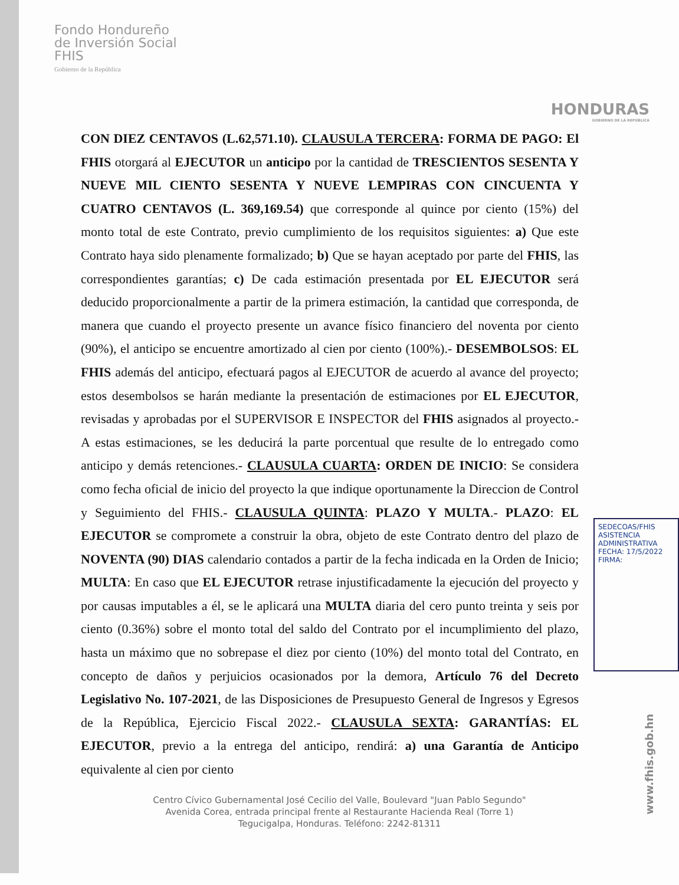Fondo Hondureño
de Inversión Social
FHIS
Gobierno de la República
HONDURAS
GOBIERNO DE LA REPÚBLICA
CON DIEZ CENTAVOS (L.62,571.10). CLAUSULA TERCERA: FORMA DE PAGO: El FHIS otorgará al EJECUTOR un anticipo por la cantidad de TRESCIENTOS SESENTA Y NUEVE MIL CIENTO SESENTA Y NUEVE LEMPIRAS CON CINCUENTA Y CUATRO CENTAVOS (L. 369,169.54) que corresponde al quince por ciento (15%) del monto total de este Contrato, previo cumplimiento de los requisitos siguientes: a) Que este Contrato haya sido plenamente formalizado; b) Que se hayan aceptado por parte del FHIS, las correspondientes garantías; c) De cada estimación presentada por EL EJECUTOR será deducido proporcionalmente a partir de la primera estimación, la cantidad que corresponda, de manera que cuando el proyecto presente un avance físico financiero del noventa por ciento (90%), el anticipo se encuentre amortizado al cien por ciento (100%).- DESEMBOLSOS: EL FHIS además del anticipo, efectuará pagos al EJECUTOR de acuerdo al avance del proyecto; estos desembolsos se harán mediante la presentación de estimaciones por EL EJECUTOR, revisadas y aprobadas por el SUPERVISOR E INSPECTOR del FHIS asignados al proyecto.- A estas estimaciones, se les deducirá la parte porcentual que resulte de lo entregado como anticipo y demás retenciones.- CLAUSULA CUARTA: ORDEN DE INICIO: Se considera como fecha oficial de inicio del proyecto la que indique oportunamente la Direccion de Control y Seguimiento del FHIS.- CLAUSULA QUINTA: PLAZO Y MULTA.- PLAZO: EL EJECUTOR se compromete a construir la obra, objeto de este Contrato dentro del plazo de NOVENTA (90) DIAS calendario contados a partir de la fecha indicada en la Orden de Inicio; MULTA: En caso que EL EJECUTOR retrase injustificadamente la ejecución del proyecto y por causas imputables a él, se le aplicará una MULTA diaria del cero punto treinta y seis por ciento (0.36%) sobre el monto total del saldo del Contrato por el incumplimiento del plazo, hasta un máximo que no sobrepase el diez por ciento (10%) del monto total del Contrato, en concepto de daños y perjuicios ocasionados por la demora, Artículo 76 del Decreto Legislativo No. 107-2021, de las Disposiciones de Presupuesto General de Ingresos y Egresos de la República, Ejercicio Fiscal 2022.- CLAUSULA SEXTA: GARANTÍAS: EL EJECUTOR, previo a la entrega del anticipo, rendirá: a) una Garantía de Anticipo equivalente al cien por ciento
Centro Cívico Gubernamental José Cecilio del Valle, Boulevard "Juan Pablo Segundo"
Avenida Corea, entrada principal frente al Restaurante Hacienda Real (Torre 1)
Tegucigalpa, Honduras. Teléfono: 2242-81311
SEDECOAS/FHIS ASISTENCIA ADMINISTRATIVA
FECHA: 17/5/2022
FIRMA:
www.fhis.gob.hn